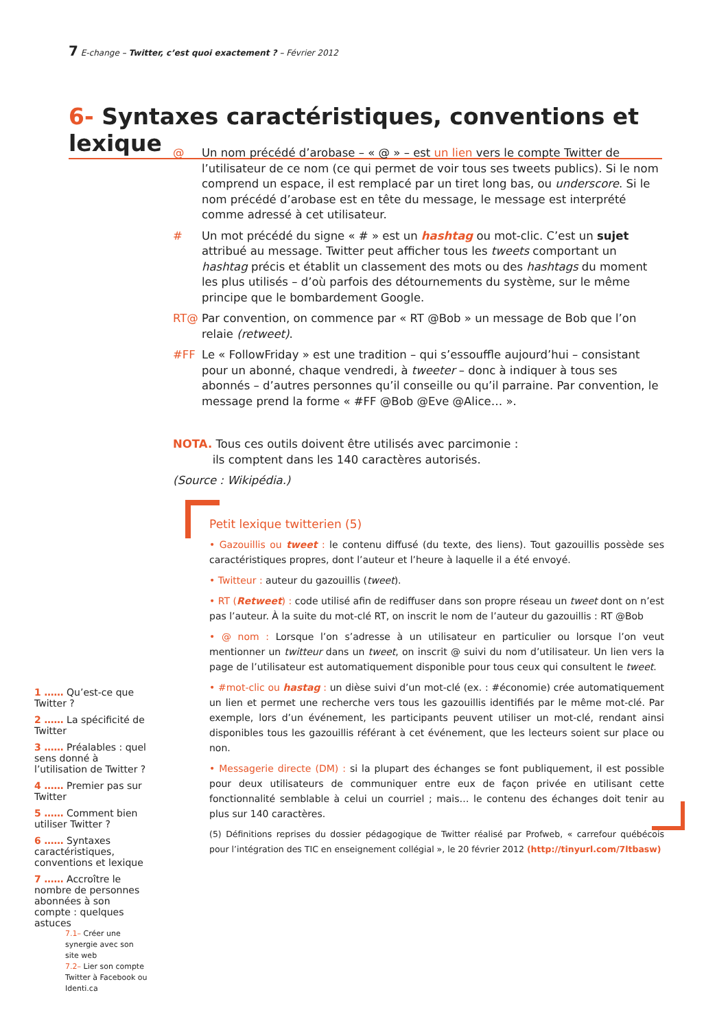7 E-change – Twitter, c’est quoi exactement ? – Février 2012
6- Syntaxes caractéristiques, conventions et lexique
@ Un nom précédé d’arobase – « @ » – est un lien vers le compte Twitter de l’utilisateur de ce nom (ce qui permet de voir tous ses tweets publics). Si le nom comprend un espace, il est remplacé par un tiret long bas, ou underscore. Si le nom précédé d’arobase est en tête du message, le message est interprété comme adressé à cet utilisateur.
# Un mot précédé du signe « # » est un hashtag ou mot-clic. C’est un sujet attribué au message. Twitter peut afficher tous les tweets comportant un hashtag précis et établit un classement des mots ou des hashtags du moment les plus utilisés – d’où parfois des détournements du système, sur le même principe que le bombardement Google.
RT@ Par convention, on commence par « RT @Bob » un message de Bob que l’on relaie (retweet).
#FF Le « FollowFriday » est une tradition – qui s’essouffle aujourd’hui – consistant pour un abonné, chaque vendredi, à tweeter – donc à indiquer à tous ses abonnés – d’autres personnes qu’il conseille ou qu’il parraine. Par convention, le message prend la forme « #FF @Bob @Eve @Alice… ».
NOTA. Tous ces outils doivent être utilisés avec parcimonie :
ils comptent dans les 140 caractères autorisés.
(Source : Wikipédia.)
Petit lexique twitterien (5)
• Gazouillis ou tweet : le contenu diffusé (du texte, des liens). Tout gazouillis possède ses caractéristiques propres, dont l’auteur et l’heure à laquelle il a été envoyé.
• Twitteur : auteur du gazouillis (tweet).
• RT (Retweet) : code utilisé afin de rediffuser dans son propre réseau un tweet dont on n’est pas l’auteur. À la suite du mot-clé RT, on inscrit le nom de l’auteur du gazouillis : RT @Bob
• @ nom : Lorsque l’on s’adresse à un utilisateur en particulier ou lorsque l’on veut mentionner un twitteur dans un tweet, on inscrit @ suivi du nom d’utilisateur. Un lien vers la page de l’utilisateur est automatiquement disponible pour tous ceux qui consultent le tweet.
• #mot-clic ou hastag : un dièse suivi d’un mot-clé (ex. : #économie) crée automatiquement un lien et permet une recherche vers tous les gazouillis identifiés par le même mot-clé. Par exemple, lors d’un événement, les participants peuvent utiliser un mot-clé, rendant ainsi disponibles tous les gazouillis référant à cet événement, que les lecteurs soient sur place ou non.
• Messagerie directe (DM) : si la plupart des échanges se font publiquement, il est possible pour deux utilisateurs de communiquer entre eux de façon privée en utilisant cette fonctionnalité semblable à celui un courriel ; mais… le contenu des échanges doit tenir au plus sur 140 caractères.
(5) Définitions reprises du dossier pédagogique de Twitter réalisé par Profweb, « carrefour québécois pour l’intégration des TIC en enseignement collégial », le 20 février 2012 (http://tinyurl.com/7ltbasw)
1 …… Qu’est-ce que Twitter ?
2 …… La spécificité de Twitter
3 …… Préalables : quel sens donné à l’utilisation de Twitter ?
4 …… Premier pas sur Twitter
5 …… Comment bien utiliser Twitter ?
6 …… Syntaxes caractéristiques, conventions et lexique
7 …… Accroître le nombre de personnes abonnées à son compte : quelques astuces
7.1– Créer une synergie avec son site web
7.2– Lier son compte Twitter à Facebook ou Identi.ca